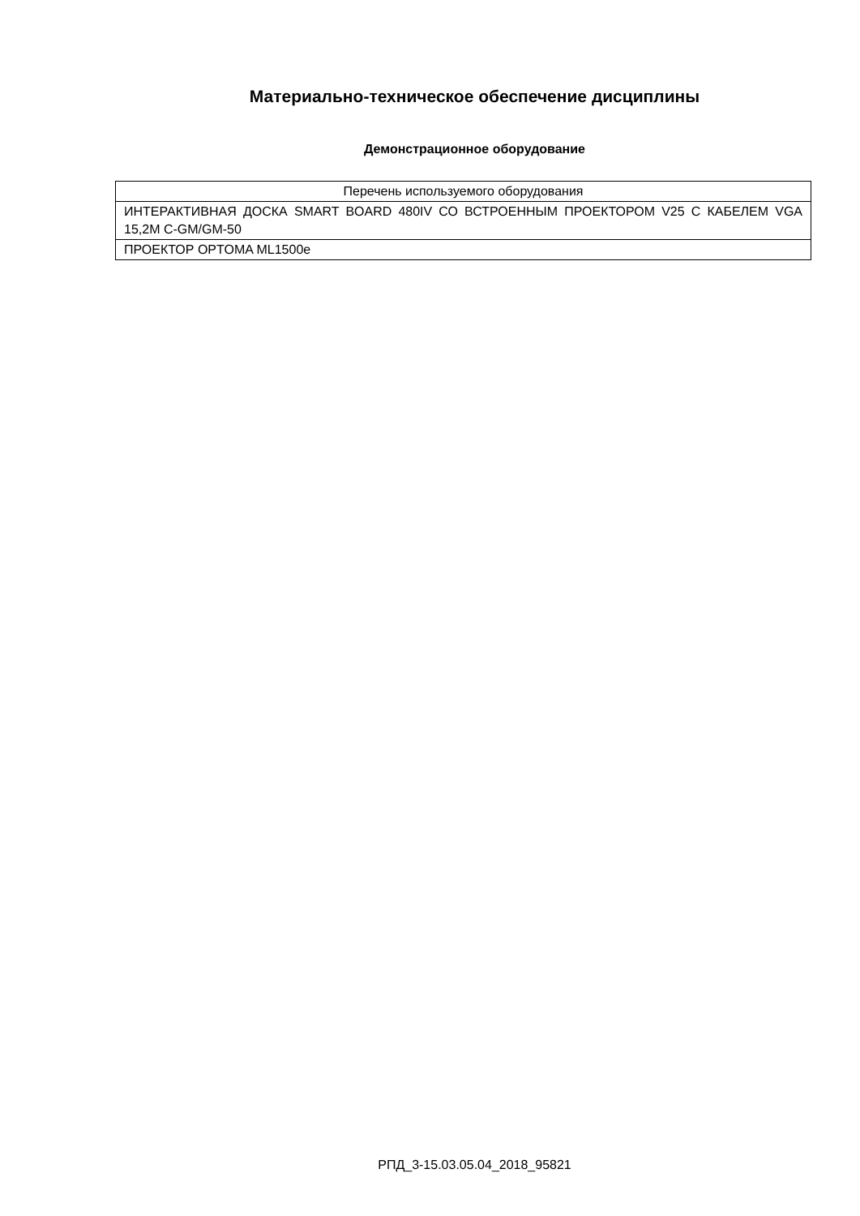Материально-техническое обеспечение дисциплины
Демонстрационное оборудование
| Перечень используемого оборудования |
| --- |
| ИНТЕРАКТИВНАЯ ДОСКА SMART BOARD 480IV СО ВСТРОЕННЫМ ПРОЕКТОРОМ V25 С КАБЕЛЕМ VGA 15,2M C-GM/GM-50 |
| ПРОЕКТОР OPTOMA ML1500e |
РПД_3-15.03.05.04_2018_95821